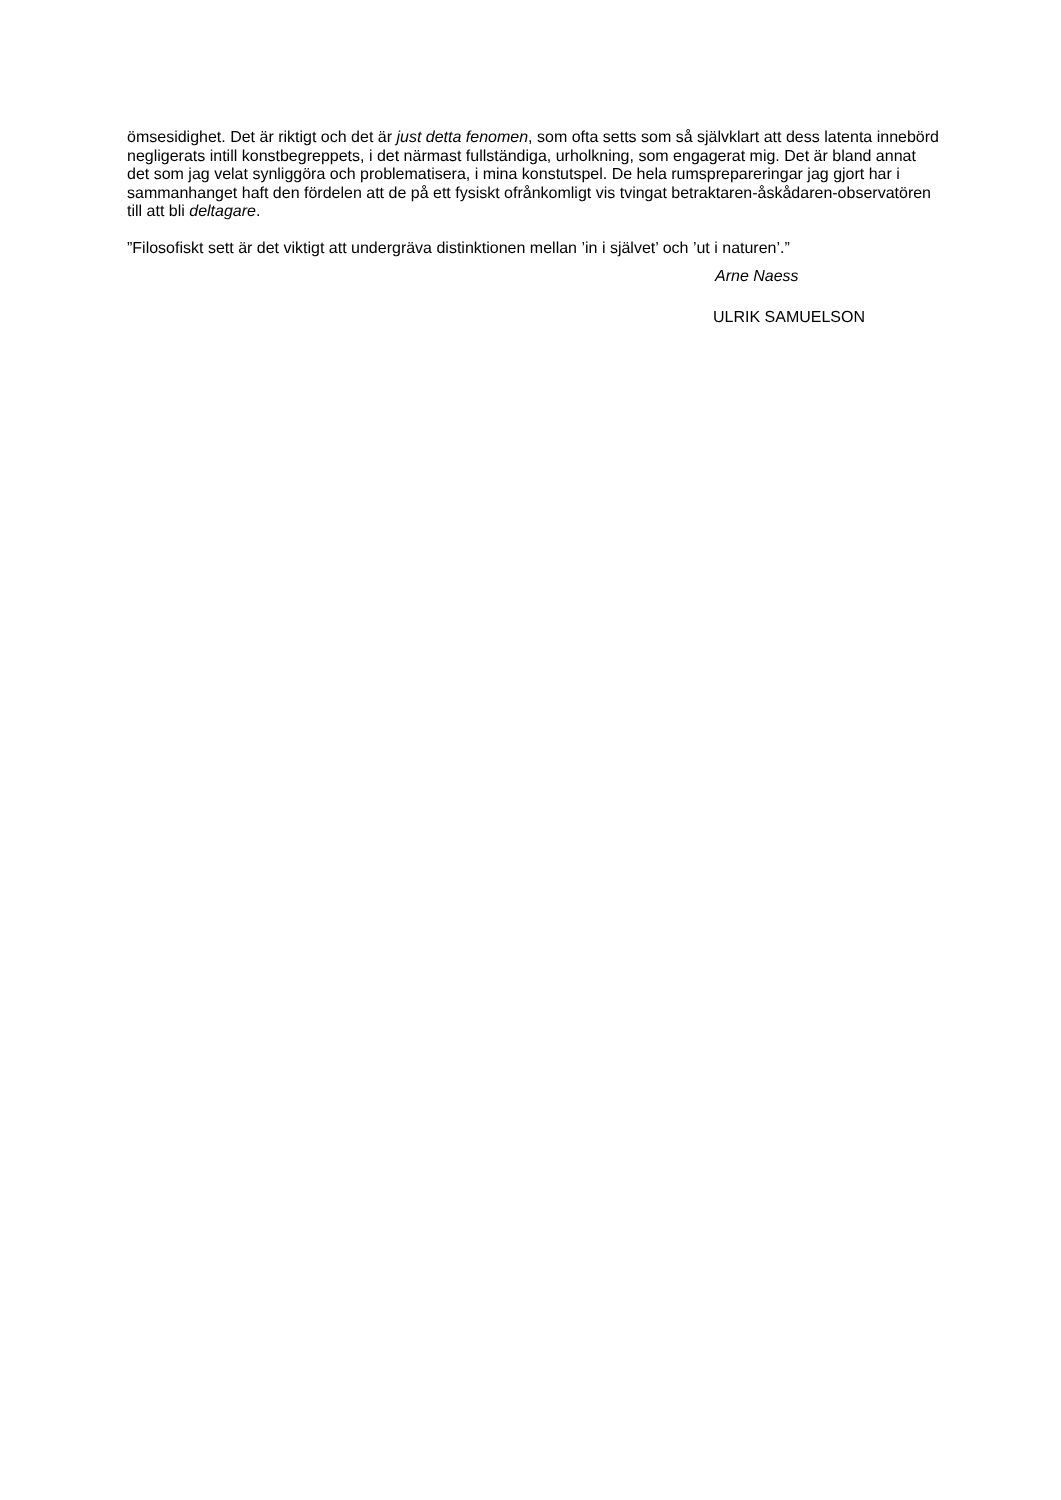ömsesidighet. Det är riktigt och det är just detta fenomen, som ofta setts som så självklart att dess latenta innebörd negligerats intill konstbegreppets, i det närmast fullständiga, urholkning, som engagerat mig. Det är bland annat det som jag velat synliggöra och problematisera, i mina konstutspel. De hela rumsprepareringar jag gjort har i sammanhanget haft den fördelen att de på ett fysiskt ofrånkomligt vis tvingat betraktaren-åskådaren-observatören till att bli deltagare.
”Filosofiskt sett är det viktigt att undergräva distinktionen mellan ’in i självet’ och ’ut i naturen’.”
Arne Naess
ULRIK SAMUELSON